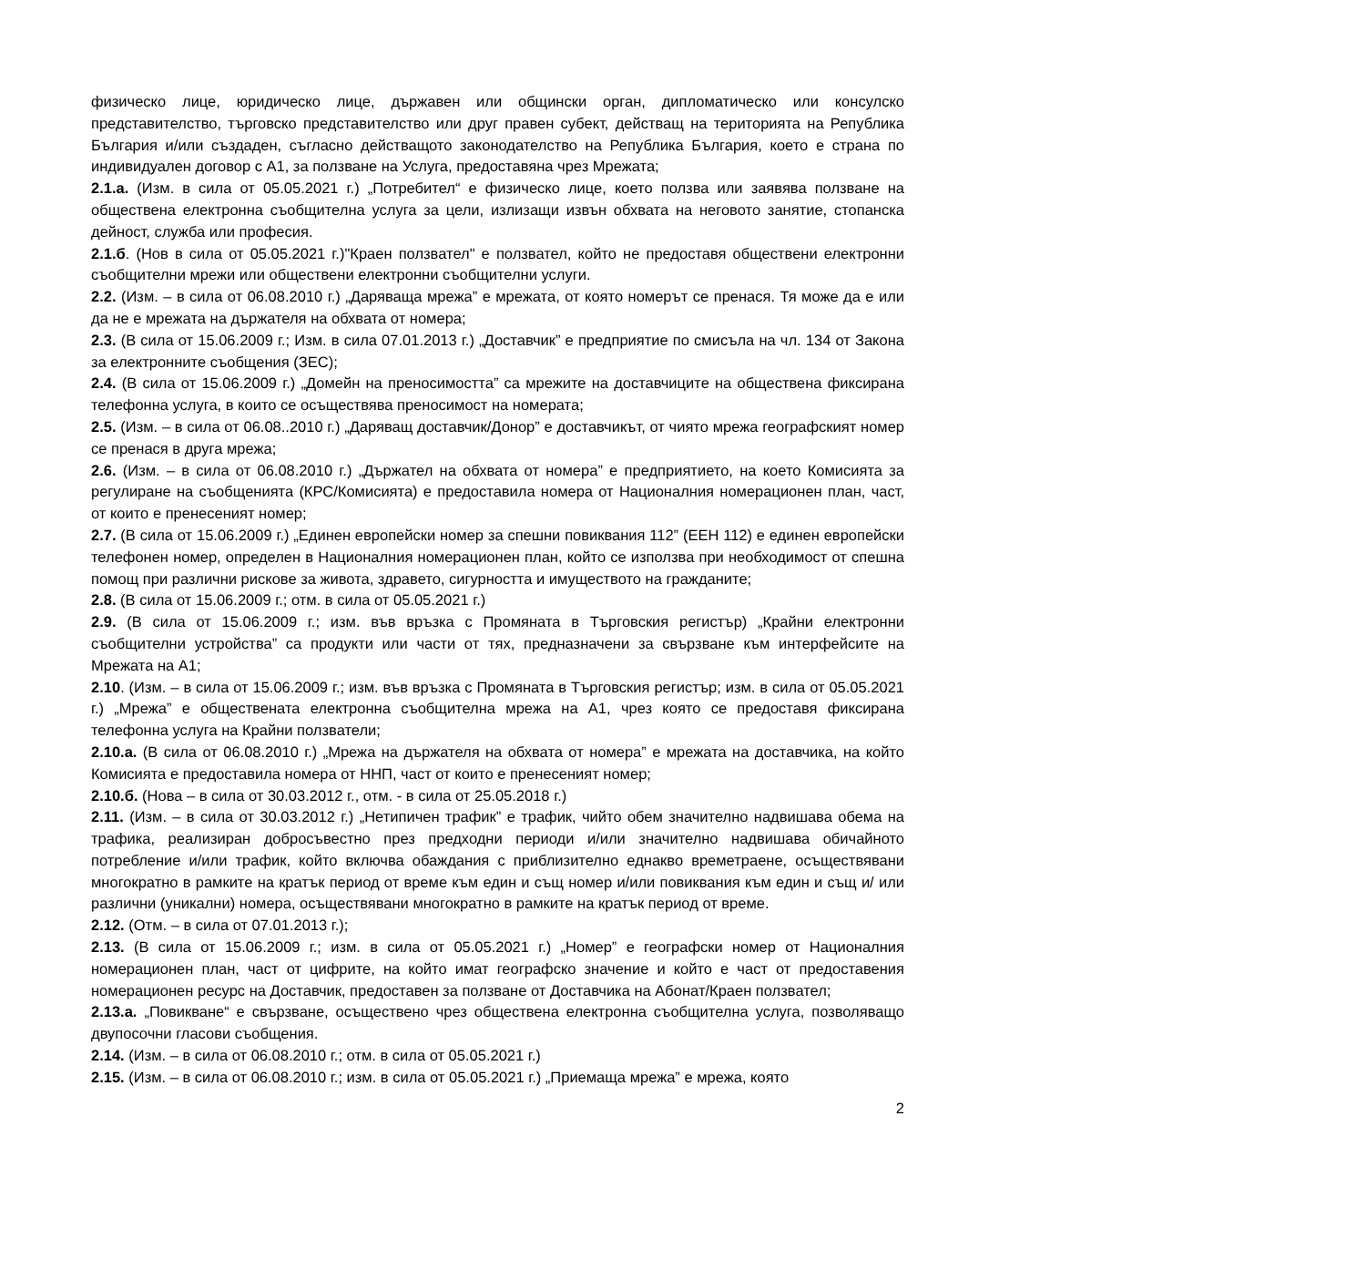физическо лице, юридическо лице, държавен или общински орган, дипломатическо или консулско представителство, търговско представителство или друг правен субект, действащ на територията на Република България и/или създаден, съгласно действащото законодателство на Република България, което е страна по индивидуален договор с А1, за ползване на Услуга, предоставяна чрез Мрежата;
2.1.а. (Изм. в сила от 05.05.2021 г.) „Потребител“ е физическо лице, което ползва или заявява ползване на обществена електронна съобщителна услуга за цели, излизащи извън обхвата на неговото занятие, стопанска дейност, служба или професия.
2.1.б. (Нов в сила от 05.05.2021 г.)"Краен ползвател" е ползвател, който не предоставя обществени електронни съобщителни мрежи или обществени електронни съобщителни услуги.
2.2. (Изм. – в сила от 06.08.2010 г.) „Даряваща мрежа” е мрежата, от която номерът се пренася. Тя може да е или да не е мрежата на държателя на обхвата от номера;
2.3. (В сила от 15.06.2009 г.; Изм. в сила 07.01.2013 г.) „Доставчик” е предприятие по смисъла на чл. 134 от Закона за електронните съобщения (ЗЕС);
2.4. (В сила от 15.06.2009 г.) „Домейн на преносимостта” са мрежите на доставчиците на обществена фиксирана телефонна услуга, в които се осъществява преносимост на номерата;
2.5. (Изм. – в сила от 06.08..2010 г.) „Даряващ доставчик/Донор” е доставчикът, от чиято мрежа географският номер се пренася в друга мрежа;
2.6. (Изм. – в сила от 06.08.2010 г.) „Държател на обхвата от номера” е предприятието, на което Комисията за регулиране на съобщенията (КРС/Комисията) е предоставила номера от Националния номерационен план, част, от които е пренесеният номер;
2.7. (В сила от 15.06.2009 г.) „Единен европейски номер за спешни повиквания 112” (ЕЕН 112) е единен европейски телефонен номер, определен в Националния номерационен план, който се използва при необходимост от спешна помощ при различни рискове за живота, здравето, сигурността и имуществото на гражданите;
2.8. (В сила от 15.06.2009 г.; отм. в сила от 05.05.2021 г.)
2.9. (В сила от 15.06.2009 г.; изм. във връзка с Промяната в Търговския регистър) „Крайни електронни съобщителни устройства” са продукти или части от тях, предназначени за свързване към интерфейсите на Мрежата на А1;
2.10. (Изм. – в сила от 15.06.2009 г.; изм. във връзка с Промяната в Търговския регистър; изм. в сила от 05.05.2021 г.) „Мрежа” е обществената електронна съобщителна мрежа на А1, чрез която се предоставя фиксирана телефонна услуга на Крайни ползватели;
2.10.а. (В сила от 06.08.2010 г.) „Мрежа на държателя на обхвата от номера” е мрежата на доставчика, на който Комисията е предоставила номера от ННП, част от които е пренесеният номер;
2.10.б. (Нова – в сила от 30.03.2012 г., отм. - в сила от 25.05.2018 г.)
2.11. (Изм. – в сила от 30.03.2012 г.) „Нетипичен трафик” е трафик, чийто обем значително надвишава обема на трафика, реализиран добросъвестно през предходни периоди и/или значително надвишава обичайното потребление и/или трафик, който включва обаждания с приблизително еднакво времетраене, осъществявани многократно в рамките на кратък период от време към един и същ номер и/или повиквания към един и същ и/ или различни (уникални) номера, осъществявани многократно в рамките на кратък период от време.
2.12. (Отм. – в сила от 07.01.2013 г.);
2.13. (В сила от 15.06.2009 г.; изм. в сила от 05.05.2021 г.) „Номер” е географски номер от Националния номерационен план, част от цифрите, на който имат географско значение и който е част от предоставения номерационен ресурс на Доставчик, предоставен за ползване от Доставчика на Абонат/Краен ползвател;
2.13.а. „Повикване“ е свързване, осъществено чрез обществена електронна съобщителна услуга, позволяващо двупосочни гласови съобщения.
2.14. (Изм. – в сила от 06.08.2010 г.; отм. в сила от 05.05.2021 г.)
2.15. (Изм. – в сила от 06.08.2010 г.; изм. в сила от 05.05.2021 г.) „Приемаща мрежа” е мрежа, която
2